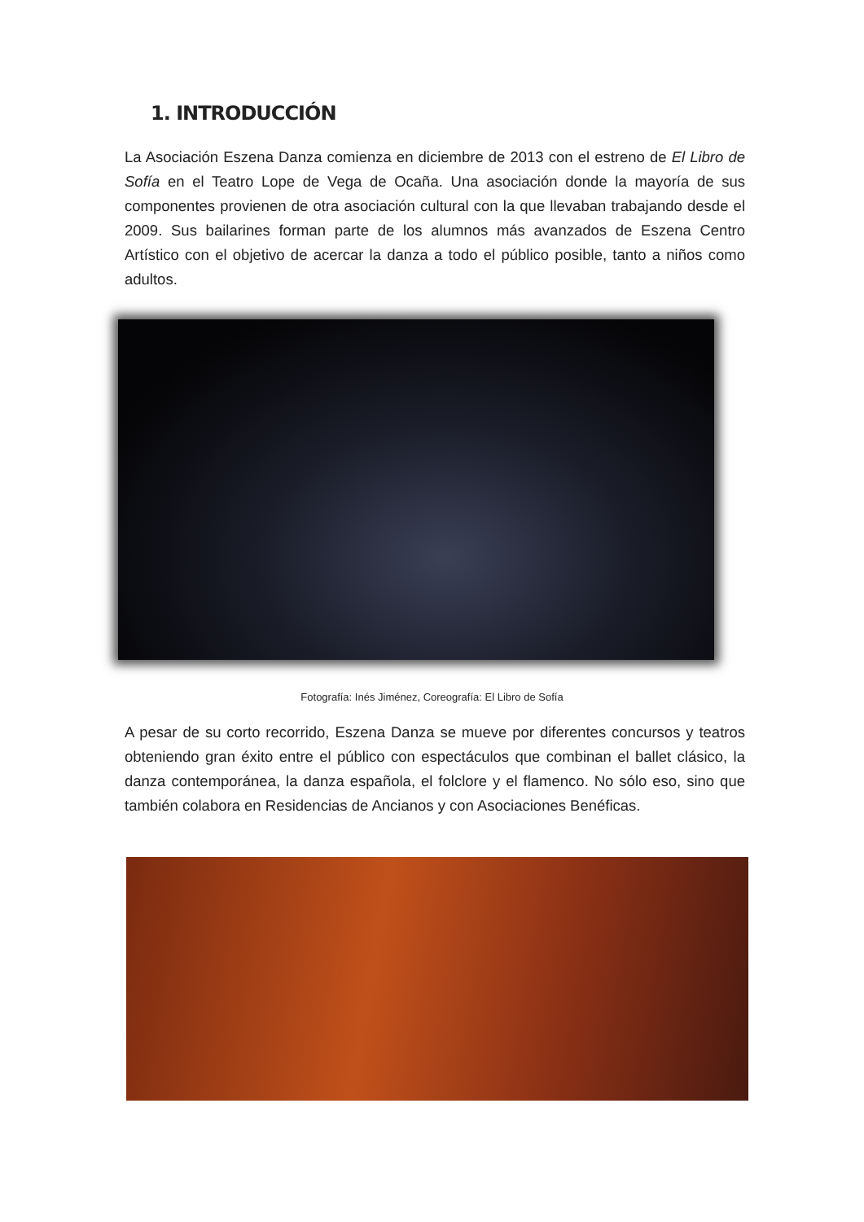1. INTRODUCCIÓN
La Asociación Eszena Danza comienza en diciembre de 2013 con el estreno de El Libro de Sofía en el Teatro Lope de Vega de Ocaña. Una asociación donde la mayoría de sus componentes provienen de otra asociación cultural con la que llevaban trabajando desde el 2009. Sus bailarines forman parte de los alumnos más avanzados de Eszena Centro Artístico con el objetivo de acercar la danza a todo el público posible, tanto a niños como adultos.
Fotografía: Inés Jiménez, Coreografía: El Libro de Sofía
A pesar de su corto recorrido, Eszena Danza se mueve por diferentes concursos y teatros obteniendo gran éxito entre el público con espectáculos que combinan el ballet clásico, la danza contemporánea, la danza española, el folclore y el flamenco. No sólo eso, sino que también colabora en Residencias de Ancianos y con Asociaciones Benéficas.